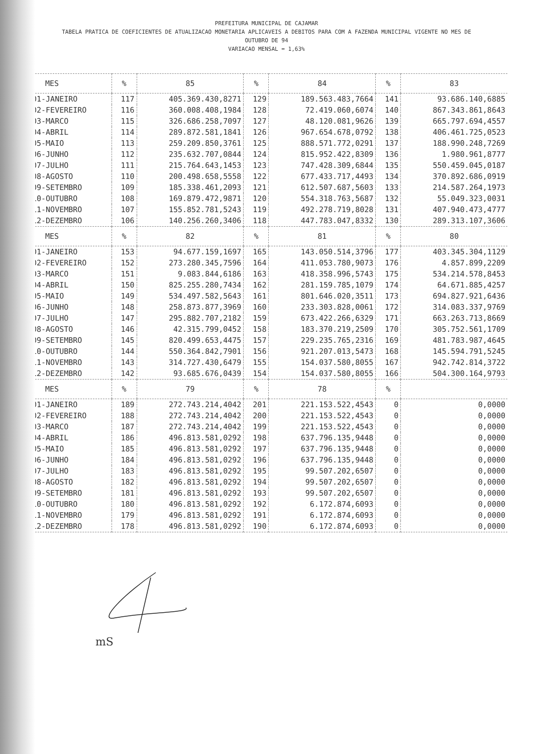PREFEITURA MUNICIPAL DE CAJAMAR
TABELA PRATICA DE COEFICIENTES DE ATUALIZACAO MONETARIA APLICAVEIS A DEBITOS PARA COM A FAZENDA MUNICIPAL VIGENTE NO MES DE
OUTUBRO DE 94
VARIACAO MENSAL = 1,63%
| MES | % | 85 | % | 84 | % | 83 |
| --- | --- | --- | --- | --- | --- | --- |
| 01-JANEIRO | 117 | 405.369.430,8271 | 129 | 189.563.483,7664 | 141 | 93.686.140,6885 |
| 02-FEVEREIRO | 116 | 360.008.408,1984 | 128 | 72.419.060,6074 | 140 | 867.343.861,8643 |
| 03-MARCO | 115 | 326.686.258,7097 | 127 | 48.120.081,9626 | 139 | 665.797.694,4557 |
| 04-ABRIL | 114 | 289.872.581,1841 | 126 | 967.654.678,0792 | 138 | 406.461.725,0523 |
| 05-MAIO | 113 | 259.209.850,3761 | 125 | 888.571.772,0291 | 137 | 188.990.248,7269 |
| 06-JUNHO | 112 | 235.632.707,0844 | 124 | 815.952.422,8309 | 136 | 1.980.961,8777 |
| 07-JULHO | 111 | 215.764.643,1453 | 123 | 747.428.309,6844 | 135 | 550.459.045,0187 |
| 08-AGOSTO | 110 | 200.498.658,5558 | 122 | 677.433.717,4493 | 134 | 370.892.686,0919 |
| 09-SETEMBRO | 109 | 185.338.461,2093 | 121 | 612.507.687,5603 | 133 | 214.587.264,1973 |
| 10-OUTUBRO | 108 | 169.879.472,9871 | 120 | 554.318.763,5687 | 132 | 55.049.323,0031 |
| 11-NOVEMBRO | 107 | 155.852.781,5243 | 119 | 492.278.719,8028 | 131 | 407.940.473,4777 |
| 12-DEZEMBRO | 106 | 140.256.260,3406 | 118 | 447.783.047,8332 | 130 | 289.313.107,3606 |
| MES | % | 82 | % | 81 | % | 80 |
| 01-JANEIRO | 153 | 94.677.159,1697 | 165 | 143.050.514,3796 | 177 | 403.345.304,1129 |
| 02-FEVEREIRO | 152 | 273.280.345,7596 | 164 | 411.053.780,9073 | 176 | 4.857.899,2209 |
| 03-MARCO | 151 | 9.083.844,6186 | 163 | 418.358.996,5743 | 175 | 534.214.578,8453 |
| 04-ABRIL | 150 | 825.255.280,7434 | 162 | 281.159.785,1079 | 174 | 64.671.885,4257 |
| 05-MAIO | 149 | 534.497.582,5643 | 161 | 801.646.020,3511 | 173 | 694.827.921,6436 |
| 06-JUNHO | 148 | 258.873.877,3969 | 160 | 233.303.828,0061 | 172 | 314.083.337,9769 |
| 07-JULHO | 147 | 295.882.707,2182 | 159 | 673.422.266,6329 | 171 | 663.263.713,8669 |
| 08-AGOSTO | 146 | 42.315.799,0452 | 158 | 183.370.219,2509 | 170 | 305.752.561,1709 |
| 09-SETEMBRO | 145 | 820.499.653,4475 | 157 | 229.235.765,2316 | 169 | 481.783.987,4645 |
| 10-OUTUBRO | 144 | 550.364.842,7901 | 156 | 921.207.013,5473 | 168 | 145.594.791,5245 |
| 11-NOVEMBRO | 143 | 314.727.430,6479 | 155 | 154.037.580,8055 | 167 | 942.742.814,3722 |
| 12-DEZEMBRO | 142 | 93.685.676,0439 | 154 | 154.037.580,8055 | 166 | 504.300.164,9793 |
| MES | % | 79 | % | 78 | % | |
| 01-JANEIRO | 189 | 272.743.214,4042 | 201 | 221.153.522,4543 | 0 | 0,0000 |
| 02-FEVEREIRO | 188 | 272.743.214,4042 | 200 | 221.153.522,4543 | 0 | 0,0000 |
| 03-MARCO | 187 | 272.743.214,4042 | 199 | 221.153.522,4543 | 0 | 0,0000 |
| 04-ABRIL | 186 | 496.813.581,0292 | 198 | 637.796.135,9448 | 0 | 0,0000 |
| 05-MAIO | 185 | 496.813.581,0292 | 197 | 637.796.135,9448 | 0 | 0,0000 |
| 06-JUNHO | 184 | 496.813.581,0292 | 196 | 637.796.135,9448 | 0 | 0,0000 |
| 07-JULHO | 183 | 496.813.581,0292 | 195 | 99.507.202,6507 | 0 | 0,0000 |
| 08-AGOSTO | 182 | 496.813.581,0292 | 194 | 99.507.202,6507 | 0 | 0,0000 |
| 09-SETEMBRO | 181 | 496.813.581,0292 | 193 | 99.507.202,6507 | 0 | 0,0000 |
| 10-OUTUBRO | 180 | 496.813.581,0292 | 192 | 6.172.874,6093 | 0 | 0,0000 |
| 11-NOVEMBRO | 179 | 496.813.581,0292 | 191 | 6.172.874,6093 | 0 | 0,0000 |
| 12-DEZEMBRO | 178 | 496.813.581,0292 | 190 | 6.172.874,6093 | 0 | 0,0000 |
mS